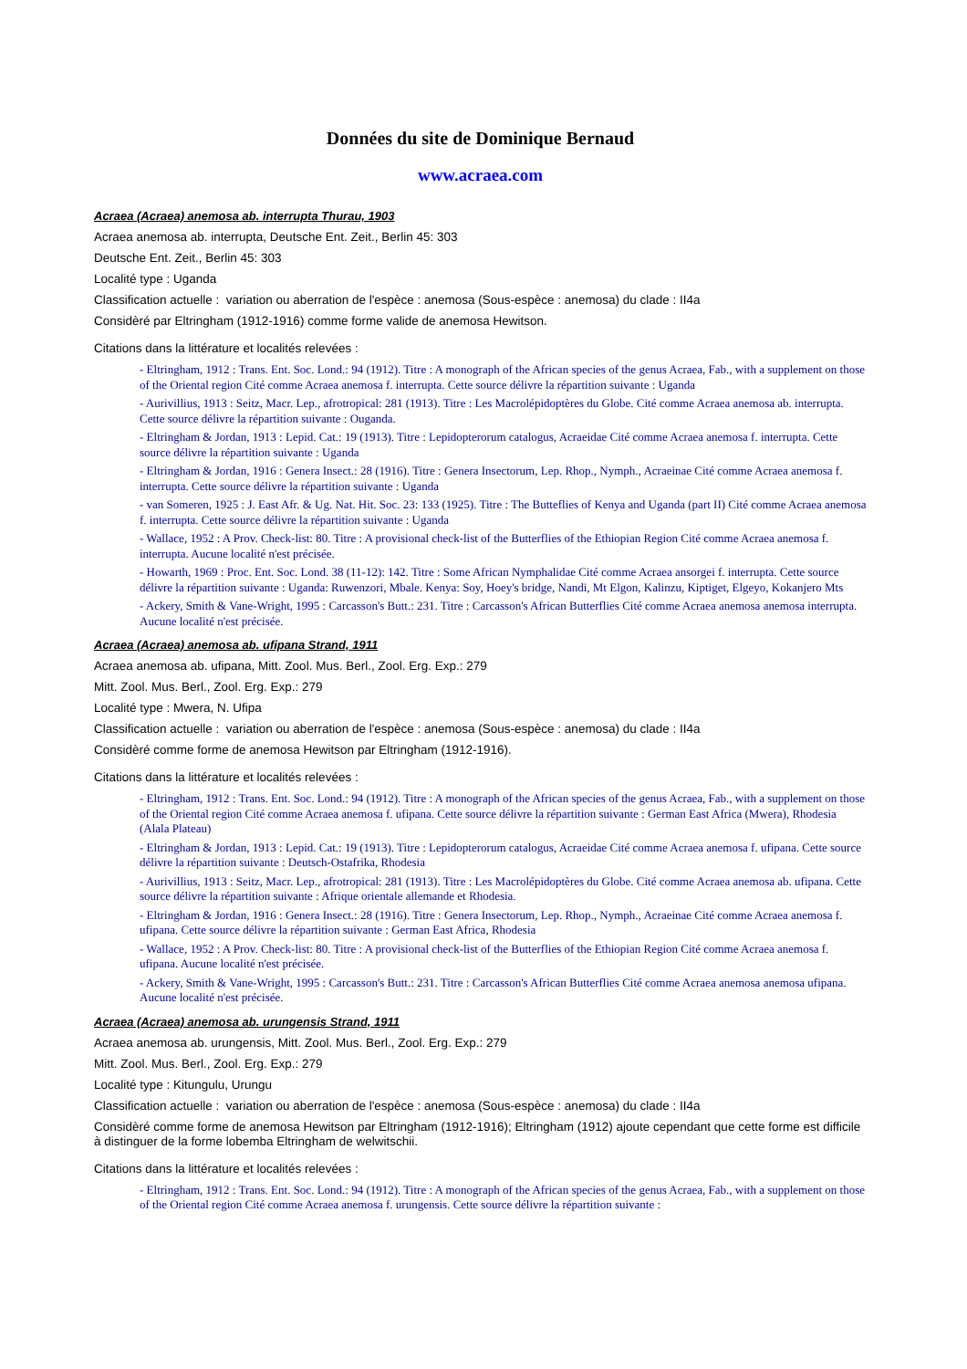Données du site de Dominique Bernaud
www.acraea.com
Acraea (Acraea) anemosa ab. interrupta Thurau, 1903
Acraea anemosa ab. interrupta, Deutsche Ent. Zeit., Berlin 45: 303
Deutsche Ent. Zeit., Berlin 45: 303
Localité type : Uganda
Classification actuelle : variation ou aberration de l'espèce : anemosa (Sous-espèce : anemosa) du clade : II4a
Considèré par Eltringham (1912-1916) comme forme valide de anemosa Hewitson.
Citations dans la littérature et localités relevées :
- Eltringham, 1912 : Trans. Ent. Soc. Lond.: 94 (1912). Titre : A monograph of the African species of the genus Acraea, Fab., with a supplement on those of the Oriental region Cité comme Acraea anemosa f. interrupta. Cette source délivre la répartition suivante : Uganda
- Aurivillius, 1913 : Seitz, Macr. Lep., afrotropical: 281 (1913). Titre : Les Macrolépidoptères du Globe. Cité comme Acraea anemosa ab. interrupta. Cette source délivre la répartition suivante : Ouganda.
- Eltringham & Jordan, 1913 : Lepid. Cat.: 19 (1913). Titre : Lepidopterorum catalogus, Acraeidae Cité comme Acraea anemosa f. interrupta. Cette source délivre la répartition suivante : Uganda
- Eltringham & Jordan, 1916 : Genera Insect.: 28 (1916). Titre : Genera Insectorum, Lep. Rhop., Nymph., Acraeinae Cité comme Acraea anemosa f. interrupta. Cette source délivre la répartition suivante : Uganda
- van Someren, 1925 : J. East Afr. & Ug. Nat. Hit. Soc. 23: 133 (1925). Titre : The Butteflies of Kenya and Uganda (part II) Cité comme Acraea anemosa f. interrupta. Cette source délivre la répartition suivante : Uganda
- Wallace, 1952 : A Prov. Check-list: 80. Titre : A provisional check-list of the Butterflies of the Ethiopian Region Cité comme Acraea anemosa f. interrupta. Aucune localité n'est précisée.
- Howarth, 1969 : Proc. Ent. Soc. Lond. 38 (11-12): 142. Titre : Some African Nymphalidae Cité comme Acraea ansorgei f. interrupta. Cette source délivre la répartition suivante : Uganda: Ruwenzori, Mbale. Kenya: Soy, Hoey's bridge, Nandi, Mt Elgon, Kalinzu, Kiptiget, Elgeyo, Kokanjero Mts
- Ackery, Smith & Vane-Wright, 1995 : Carcasson's Butt.: 231. Titre : Carcasson's African Butterflies Cité comme Acraea anemosa anemosa interrupta. Aucune localité n'est précisée.
Acraea (Acraea) anemosa ab. ufipana Strand, 1911
Acraea anemosa ab. ufipana, Mitt. Zool. Mus. Berl., Zool. Erg. Exp.: 279
Mitt. Zool. Mus. Berl., Zool. Erg. Exp.: 279
Localité type : Mwera, N. Ufipa
Classification actuelle : variation ou aberration de l'espèce : anemosa (Sous-espèce : anemosa) du clade : II4a
Considèré comme forme de anemosa Hewitson par Eltringham (1912-1916).
Citations dans la littérature et localités relevées :
- Eltringham, 1912 : Trans. Ent. Soc. Lond.: 94 (1912). Titre : A monograph of the African species of the genus Acraea, Fab., with a supplement on those of the Oriental region Cité comme Acraea anemosa f. ufipana. Cette source délivre la répartition suivante : German East Africa (Mwera), Rhodesia (Alala Plateau)
- Eltringham & Jordan, 1913 : Lepid. Cat.: 19 (1913). Titre : Lepidopterorum catalogus, Acraeidae Cité comme Acraea anemosa f. ufipana. Cette source délivre la répartition suivante : Deutsch-Ostafrika, Rhodesia
- Aurivillius, 1913 : Seitz, Macr. Lep., afrotropical: 281 (1913). Titre : Les Macrolépidoptères du Globe. Cité comme Acraea anemosa ab. ufipana. Cette source délivre la répartition suivante : Afrique orientale allemande et Rhodesia.
- Eltringham & Jordan, 1916 : Genera Insect.: 28 (1916). Titre : Genera Insectorum, Lep. Rhop., Nymph., Acraeinae Cité comme Acraea anemosa f. ufipana. Cette source délivre la répartition suivante : German East Africa, Rhodesia
- Wallace, 1952 : A Prov. Check-list: 80. Titre : A provisional check-list of the Butterflies of the Ethiopian Region Cité comme Acraea anemosa f. ufipana. Aucune localité n'est précisée.
- Ackery, Smith & Vane-Wright, 1995 : Carcasson's Butt.: 231. Titre : Carcasson's African Butterflies Cité comme Acraea anemosa anemosa ufipana. Aucune localité n'est précisée.
Acraea (Acraea) anemosa ab. urungensis Strand, 1911
Acraea anemosa ab. urungensis, Mitt. Zool. Mus. Berl., Zool. Erg. Exp.: 279
Mitt. Zool. Mus. Berl., Zool. Erg. Exp.: 279
Localité type : Kitungulu, Urungu
Classification actuelle : variation ou aberration de l'espèce : anemosa (Sous-espèce : anemosa) du clade : II4a
Considèré comme forme de anemosa Hewitson par Eltringham (1912-1916); Eltringham (1912) ajoute cependant que cette forme est difficile à distinguer de la forme lobemba Eltringham de welwitschii.
Citations dans la littérature et localités relevées :
- Eltringham, 1912 : Trans. Ent. Soc. Lond.: 94 (1912). Titre : A monograph of the African species of the genus Acraea, Fab., with a supplement on those of the Oriental region Cité comme Acraea anemosa f. urungensis. Cette source délivre la répartition suivante :